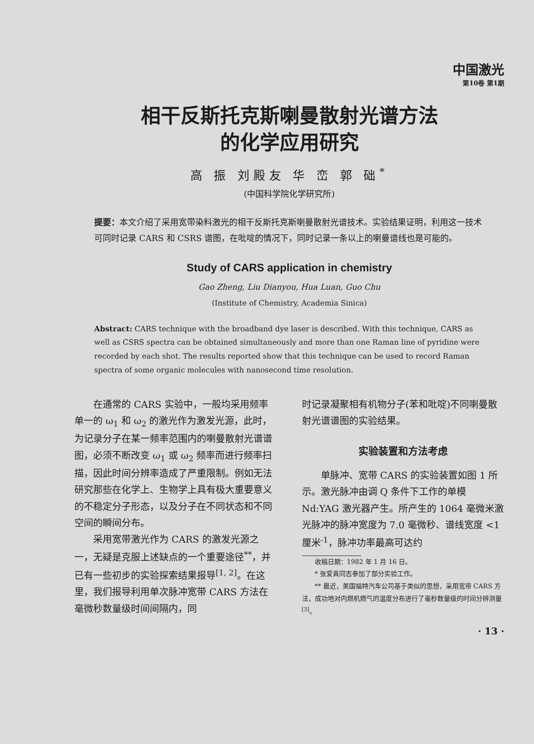中国激光
第10卷 第1期
相干反斯托克斯喇曼散射光谱方法
的化学应用研究
高 振 刘殿友 华 峦 郭 础<sup>*</sup>
(中国科学院化学研究所)
提要：本文介绍了采用宽带染料激光的相干反斯托克斯喇曼散射光谱技术。实验结果证明，利用这一技术可同时记录 CARS 和 CSRS 谱图，在吡啶的情况下，同时记录一条以上的喇曼谱线也是可能的。
Study of CARS application in chemistry
Gao Zheng, Liu Dianyou, Hua Luan, Guo Chu
(Institute of Chemistry, Academia Sinica)
Abstract: CARS technique with the broadband dye laser is described. With this technique, CARS as well as CSRS spectra can be obtained simultaneously and more than one Raman line of pyridine were recorded by each shot. The results reported show that this technique can be used to record Raman spectra of some organic molecules with nanosecond time resolution.
在通常的 CARS 实验中，一般均采用频率单一的 ω<sub>1</sub> 和 ω<sub>2</sub> 的激光作为激发光源，此时，为记录分子在某一频率范围内的喇曼散射光谱谱图，必须不断改变 ω<sub>1</sub> 或 ω<sub>2</sub> 频率而进行频率扫描，因此时间分辨率造成了严重限制。例如无法研究那些在化学上、生物学上具有极大重要意义的不稳定分子形态，以及分子在不同状态和不同空间的瞬间分布。
采用宽带激光作为 CARS 的激发光源之一，无疑是克服上述缺点的一个重要途径<sup>**</sup>，并已有一些初步的实验探索结果报导<sup>[1, 2]</sup>。在这里，我们报导利用单次脉冲宽带 CARS 方法在毫微秒数量级时间间隔内，同
时记录凝聚相有机物分子(苯和吡啶)不同喇曼散射光谱谱图的实验结果。
实验装置和方法考虑
单脉冲、宽带 CARS 的实验装置如图 1 所示。激光脉冲由调 Q 条件下工作的单模 Nd:YAG 激光器产生。所产生的 1064 毫微米激光脉冲的脉冲宽度为 7.0 毫微秒、谱线宽度 <1 厘米<sup>-1</sup>，脉冲功率最高可达约
　　收稿日期：1982 年 1 月 16 日。
　　* 张爱真同志参加了部分实验工作。
　　** 最近，美国福特汽车公司基于类似的思想，采用宽带 CARS 方法，成功地对内燃机燃气的温度分布进行了毫秒数量级的时间分辨测量<sup>[3]</sup>。
· 13 ·